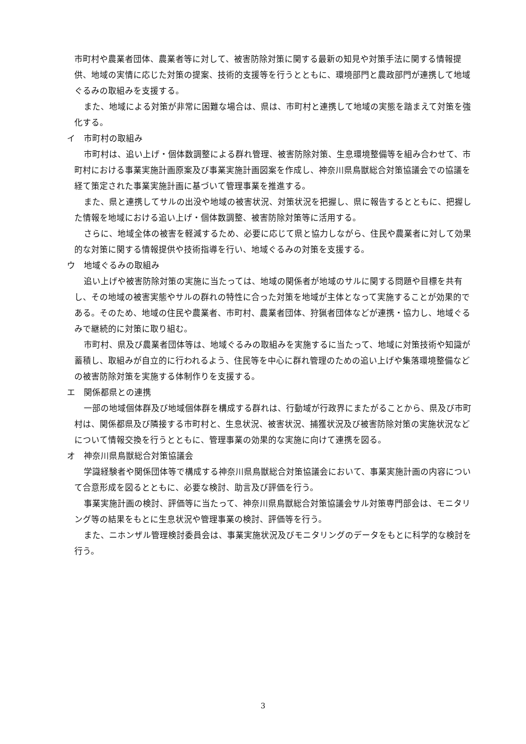市町村や農業者団体、農業者等に対して、被害防除対策に関する最新の知見や対策手法に関する情報提供、地域の実情に応じた対策の提案、技術的支援等を行うとともに、環境部門と農政部門が連携して地域ぐるみの取組みを支援する。
また、地域による対策が非常に困難な場合は、県は、市町村と連携して地域の実態を踏まえて対策を強化する。
イ　市町村の取組み
市町村は、追い上げ・個体数調整による群れ管理、被害防除対策、生息環境整備等を組み合わせて、市町村における事業実施計画原案及び事業実施計画図案を作成し、神奈川県鳥獣総合対策協議会での協議を経て策定された事業実施計画に基づいて管理事業を推進する。
また、県と連携してサルの出没や地域の被害状況、対策状況を把握し、県に報告するとともに、把握した情報を地域における追い上げ・個体数調整、被害防除対策等に活用する。
さらに、地域全体の被害を軽減するため、必要に応じて県と協力しながら、住民や農業者に対して効果的な対策に関する情報提供や技術指導を行い、地域ぐるみの対策を支援する。
ウ　地域ぐるみの取組み
追い上げや被害防除対策の実施に当たっては、地域の関係者が地域のサルに関する問題や目標を共有し、その地域の被害実態やサルの群れの特性に合った対策を地域が主体となって実施することが効果的である。そのため、地域の住民や農業者、市町村、農業者団体、狩猟者団体などが連携・協力し、地域ぐるみで継続的に対策に取り組む。
市町村、県及び農業者団体等は、地域ぐるみの取組みを実施するに当たって、地域に対策技術や知識が蓄積し、取組みが自立的に行われるよう、住民等を中心に群れ管理のための追い上げや集落環境整備などの被害防除対策を実施する体制作りを支援する。
エ　関係都県との連携
一部の地域個体群及び地域個体群を構成する群れは、行動域が行政界にまたがることから、県及び市町村は、関係都県及び隣接する市町村と、生息状況、被害状況、捕獲状況及び被害防除対策の実施状況などについて情報交換を行うとともに、管理事業の効果的な実施に向けて連携を図る。
オ　神奈川県鳥獣総合対策協議会
学識経験者や関係団体等で構成する神奈川県鳥獣総合対策協議会において、事業実施計画の内容について合意形成を図るとともに、必要な検討、助言及び評価を行う。
事業実施計画の検討、評価等に当たって、神奈川県鳥獣総合対策協議会サル対策専門部会は、モニタリング等の結果をもとに生息状況や管理事業の検討、評価等を行う。
また、ニホンザル管理検討委員会は、事業実施状況及びモニタリングのデータをもとに科学的な検討を行う。
3